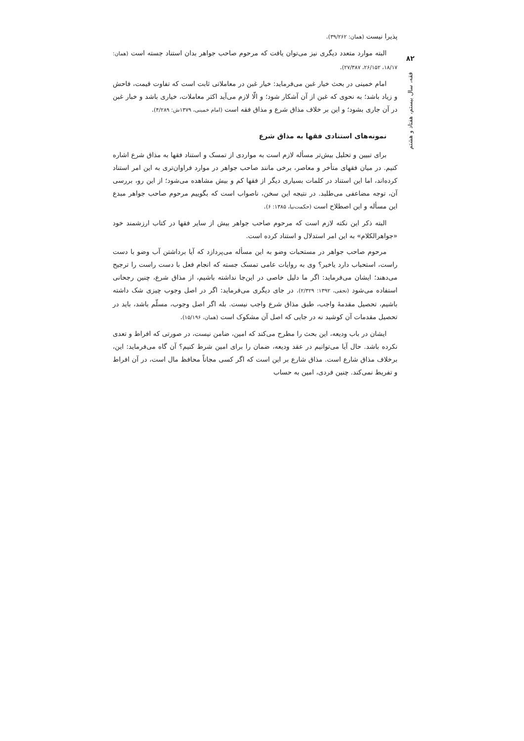۸۲
فقه، سال بیستم، هفتاد و هشتم
پذیرا نیست (همان: ۳۹/۲۶۲).
البته موارد متعدد دیگری نیز می‌توان یافت که مرحوم صاحب جواهر بدان استناد جسته است (همان: ۱۸/۱۷، ۲۶/۱۵۲، ۲۷/۳۸۷).
امام خمینی در بحث خیار غبن می‌فرماید: خیار غبن در معاملاتی ثابت است که تفاوت قیمت، فاحش و زیاد باشد؛ به نحوی که غبن از آن آشکار شود؛ و الّا لازم می‌آید اکثر معاملات، خیاری باشد و خبار غبن در آن جاری بشود؛ و این بر خلاف مذاق شرع و مذاق فقه است (امام خمینی، ۱۳۷۹ش: ۴/۲۸۹).
نمونه‌های استنادی فقها به مذاق شرع
برای تبیین و تحلیل بیش‌تر مسأله لازم است به مواردی از تمسک و استناد فقها به مذاق شرع اشاره کنیم. در میان فقهای متأخر و معاصر، برخی مانند صاحب جواهر در موارد فراوان‌تری به این امر استناد کرده‌اند، اما این استناد در کلمات بسیاری دیگر از فقها کم و بیش مشاهده می‌شود؛ از این رو، بررسی آن، توجه مضاعفی می‌طلبد. در نتیجه این سخن، ناصواب است که بگوییم مرحوم صاحب جواهر مبدع این مسأله و این اصطلاح است (حکمت‌نیا، ۱۳۸۵: ۶).
البته ذکر این نکته لازم است که مرحوم صاحب جواهر بیش از سایر فقها در کتاب ارزشمند خود «جواهرالکلام» به این امر استدلال و استناد کرده است.
مرحوم صاحب جواهر در مستحبات وضو به این مسأله می‌پردازد که آیا برداشتن آب وضو با دست راست، استحباب دارد یاخیر؟ وی به روایات عامی تمسک جسته که انجام فعل با دست راست را ترجیح می‌دهند؛ ایشان می‌فرماید: اگر ما دلیل خاصی در این‌جا نداشته باشیم، از مذاق شرع، چنین رجحانی استفاده می‌شود (نجفی، ۱۳۹۲: ۲/۳۲۹). در جای دیگری می‌فرماید: اگر در اصل وجوب چیزی شک داشته باشیم، تحصیل مقدمهٔ واجب، طبق مذاق شرع واجب نیست. بله اگر اصل وجوب، مسلّم باشد، باید در تحصیل مقدمات آن کوشید نه در جایی که اصل آن مشکوک است (همان، ۱۵/۱۹۶).
ایشان در باب ودیعه، این بحث را مطرح می‌کند که امین، ضامن نیست، در صورتی که افراط و تعدی نکرده باشد. حال آیا می‌توانیم در عقد ودیعه، ضمان را برای امین شرط کنیم؟ آن گاه می‌فرماید: این، برخلاف مذاق شارع است. مذاق شارع بر این است که اگر کسی مجاناً محافظ مال است، در آن افراط و تفریط نمی‌کند. چنین فردی، امین به حساب